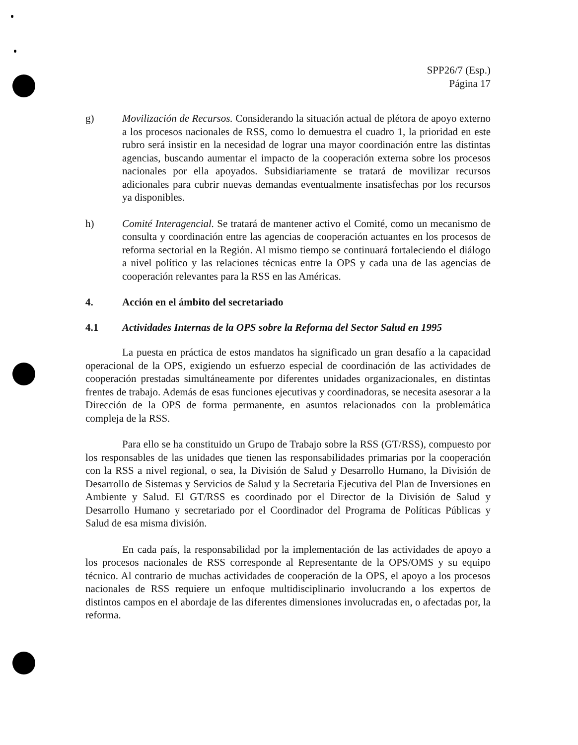SPP26/7 (Esp.)
Página 17
g) Movilización de Recursos. Considerando la situación actual de plétora de apoyo externo a los procesos nacionales de RSS, como lo demuestra el cuadro 1, la prioridad en este rubro será insistir en la necesidad de lograr una mayor coordinación entre las distintas agencias, buscando aumentar el impacto de la cooperación externa sobre los procesos nacionales por ella apoyados. Subsidiariamente se tratará de movilizar recursos adicionales para cubrir nuevas demandas eventualmente insatisfechas por los recursos ya disponibles.
h) Comité Interagencial. Se tratará de mantener activo el Comité, como un mecanismo de consulta y coordinación entre las agencias de cooperación actuantes en los procesos de reforma sectorial en la Región. Al mismo tiempo se continuará fortaleciendo el diálogo a nivel político y las relaciones técnicas entre la OPS y cada una de las agencias de cooperación relevantes para la RSS en las Américas.
4. Acción en el ámbito del secretariado
4.1 Actividades Internas de la OPS sobre la Reforma del Sector Salud en 1995
La puesta en práctica de estos mandatos ha significado un gran desafío a la capacidad operacional de la OPS, exigiendo un esfuerzo especial de coordinación de las actividades de cooperación prestadas simultáneamente por diferentes unidades organizacionales, en distintas frentes de trabajo. Además de esas funciones ejecutivas y coordinadoras, se necesita asesorar a la Dirección de la OPS de forma permanente, en asuntos relacionados con la problemática compleja de la RSS.
Para ello se ha constituido un Grupo de Trabajo sobre la RSS (GT/RSS), compuesto por los responsables de las unidades que tienen las responsabilidades primarias por la cooperación con la RSS a nivel regional, o sea, la División de Salud y Desarrollo Humano, la División de Desarrollo de Sistemas y Servicios de Salud y la Secretaria Ejecutiva del Plan de Inversiones en Ambiente y Salud. El GT/RSS es coordinado por el Director de la División de Salud y Desarrollo Humano y secretariado por el Coordinador del Programa de Políticas Públicas y Salud de esa misma división.
En cada país, la responsabilidad por la implementación de las actividades de apoyo a los procesos nacionales de RSS corresponde al Representante de la OPS/OMS y su equipo técnico. Al contrario de muchas actividades de cooperación de la OPS, el apoyo a los procesos nacionales de RSS requiere un enfoque multidisciplinario involucrando a los expertos de distintos campos en el abordaje de las diferentes dimensiones involucradas en, o afectadas por, la reforma.